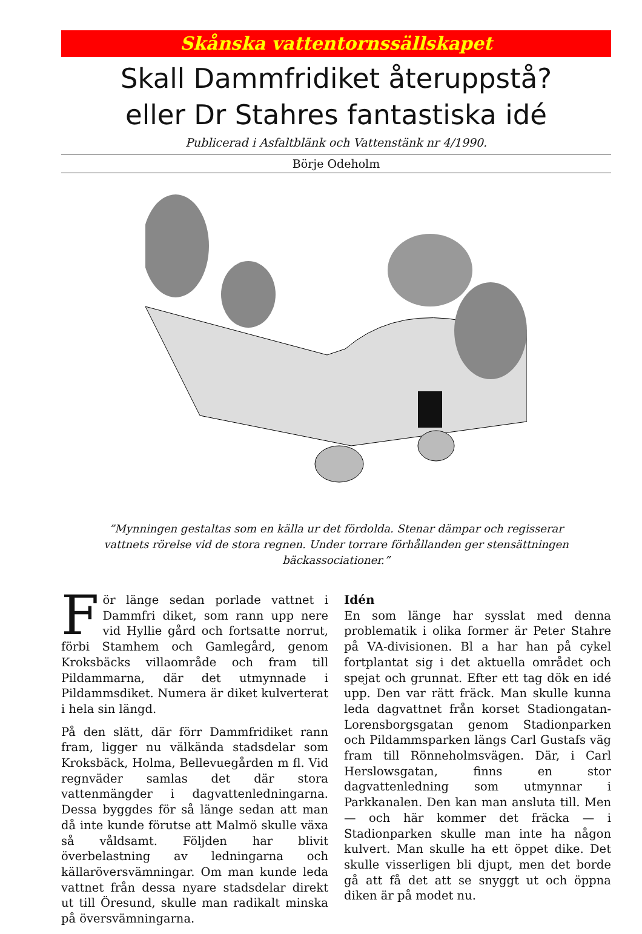Skånska vattentornssällskapet
Skall Dammfridiket återuppstå?
eller Dr Stahres fantastiska idé
Publicerad i Asfaltblänk och Vattenstänk nr 4/1990.
Börje Odeholm
”Mynningen gestaltas som en källa ur det fördolda. Stenar dämpar och regisserar vattnets rörelse vid de stora regnen. Under torrare förhållanden ger stensättningen bäckassociationer.”
För länge sedan porlade vattnet i Dammfri diket, som rann upp nere vid Hyllie gård och fortsatte norrut, förbi Stamhem och Gamlegård, genom Kroksbäcks villaområde och fram till Pildammarna, där det utmynnade i Pildammsdiket. Numera är diket kulverterat i hela sin längd.
På den slätt, där förr Dammfridiket rann fram, ligger nu välkända stadsdelar som Kroksbäck, Holma, Bellevuegården m fl. Vid regnväder samlas det där stora vattenmängder i dagvattenledningarna. Dessa byggdes för så länge sedan att man då inte kunde förutse att Malmö skulle växa så våldsamt. Följden har blivit överbelastning av ledningarna och källaröversvämningar. Om man kunde leda vattnet från dessa nyare stadsdelar direkt ut till Öresund, skulle man radikalt minska på översvämningarna.
Idén
En som länge har sysslat med denna problematik i olika former är Peter Stahre på VA-divisionen. Bl a har han på cykel fortplantat sig i det aktuella området och spejat och grunnat. Efter ett tag dök en idé upp. Den var rätt fräck. Man skulle kunna leda dagvattnet från korset Stadiongatan-Lorensborgsgatan genom Stadionparken och Pildammsparken längs Carl Gustafs väg fram till Rönneholmsvägen. Där, i Carl Herslowsgatan, finns en stor dagvattenledning som utmynnar i Parkkanalen. Den kan man ansluta till. Men — och här kommer det fräcka — i Stadionparken skulle man inte ha någon kulvert. Man skulle ha ett öppet dike. Det skulle visserligen bli djupt, men det borde gå att få det att se snyggt ut och öppna diken är på modet nu.